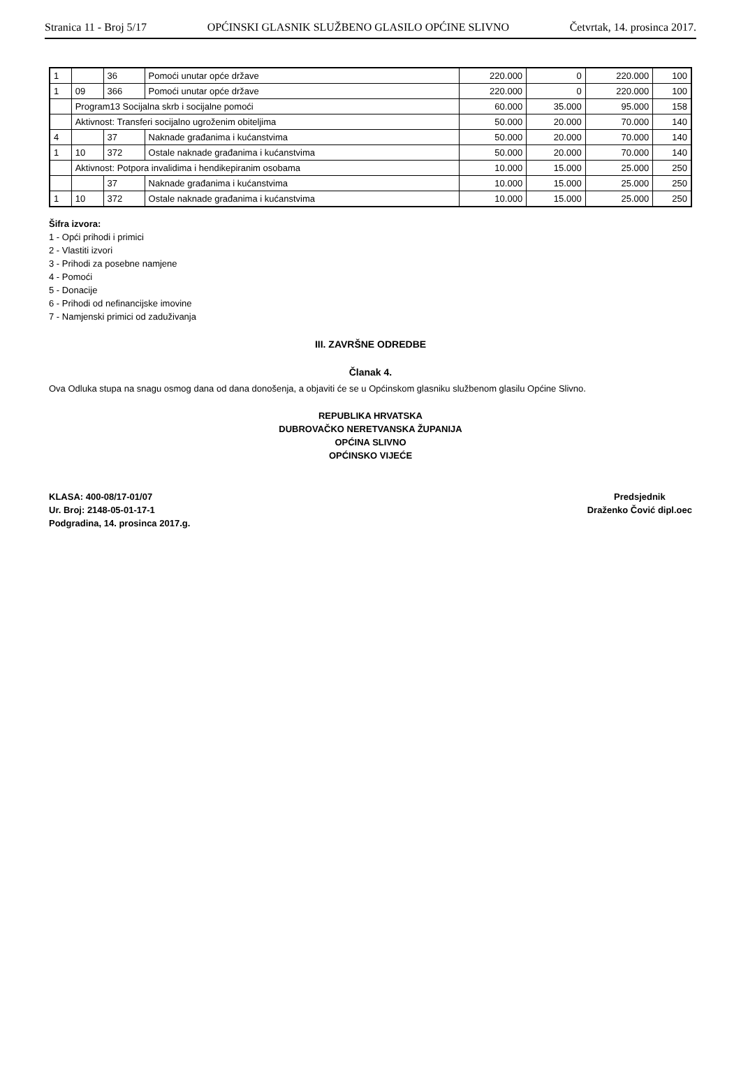Stranica 11 - Broj 5/17 OPĆINSKI GLASNIK SLUŽBENO GLASILO OPĆINE SLIVNO Četvrtak, 14. prosinca 2017.
| 1 | | 36 | Pomoći unutar opće države | 220.000 | 0 | 220.000 | 100 |
| 1 | 09 | 366 | Pomoći unutar opće države | 220.000 | 0 | 220.000 | 100 |
| | Program13 Socijalna skrb i socijalne pomoći | | | 60.000 | 35.000 | 95.000 | 158 |
| | Aktivnost: Transferi socijalno ugroženim obiteljima | | | 50.000 | 20.000 | 70.000 | 140 |
| 4 | | 37 | Naknade građanima i kućanstvima | 50.000 | 20.000 | 70.000 | 140 |
| 1 | 10 | 372 | Ostale naknade građanima i kućanstvima | 50.000 | 20.000 | 70.000 | 140 |
| | Aktivnost: Potpora invalidima i hendikepiranim osobama | | | 10.000 | 15.000 | 25.000 | 250 |
| | | 37 | Naknade građanima i kućanstvima | 10.000 | 15.000 | 25.000 | 250 |
| 1 | 10 | 372 | Ostale naknade građanima i kućanstvima | 10.000 | 15.000 | 25.000 | 250 |
Šifra izvora:
1 - Opći prihodi i primici
2 - Vlastiti izvori
3 - Prihodi za posebne namjene
4 - Pomoći
5 - Donacije
6 - Prihodi od nefinancijske imovine
7 - Namjenski primici od zaduživanja
III. ZAVRŠNE ODREDBE
Članak 4.
Ova Odluka stupa na snagu osmog dana od dana donošenja, a objaviti će se u Općinskom glasniku službenom glasilu Općine Slivno.
REPUBLIKA HRVATSKA
DUBROVAČKO NERETVANSKA ŽUPANIJA
OPĆINA SLIVNO
OPĆINSKO VIJEĆE
KLASA: 400-08/17-01/07
Ur. Broj: 2148-05-01-17-1
Podgradina, 14. prosinca 2017.g.
Predsjednik
Draženko Čović dipl.oec